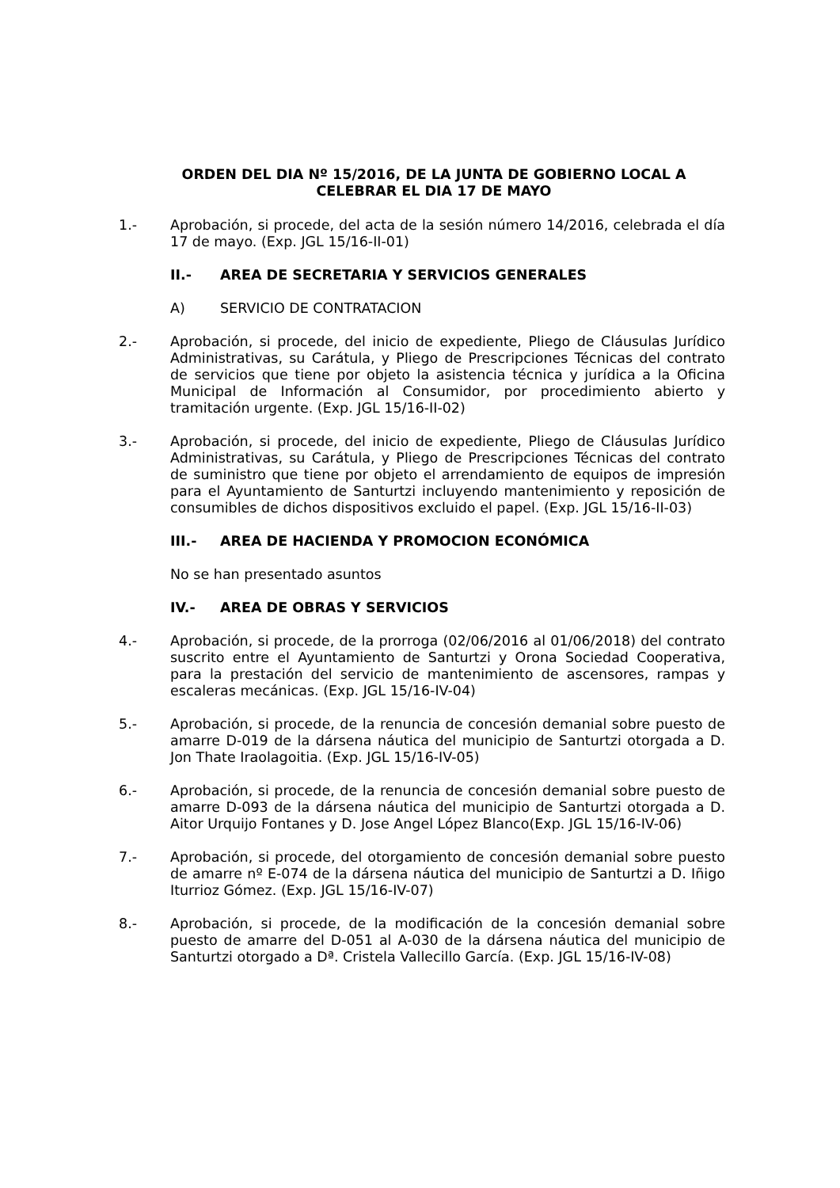ORDEN DEL DIA Nº 15/2016, DE LA JUNTA DE GOBIERNO LOCAL A CELEBRAR EL DIA 17 DE MAYO
1.- Aprobación, si procede, del acta de la sesión número 14/2016, celebrada el día 17 de mayo. (Exp. JGL 15/16-II-01)
II.- AREA DE SECRETARIA Y SERVICIOS GENERALES
A) SERVICIO DE CONTRATACION
2.- Aprobación, si procede, del inicio de expediente, Pliego de Cláusulas Jurídico Administrativas, su Carátula, y Pliego de Prescripciones Técnicas del contrato de servicios que tiene por objeto la asistencia técnica y jurídica a la Oficina Municipal de Información al Consumidor, por procedimiento abierto y tramitación urgente. (Exp. JGL 15/16-II-02)
3.- Aprobación, si procede, del inicio de expediente, Pliego de Cláusulas Jurídico Administrativas, su Carátula, y Pliego de Prescripciones Técnicas del contrato de suministro que tiene por objeto el arrendamiento de equipos de impresión para el Ayuntamiento de Santurtzi incluyendo mantenimiento y reposición de consumibles de dichos dispositivos excluido el papel. (Exp. JGL 15/16-II-03)
III.- AREA DE HACIENDA Y PROMOCION ECONÓMICA
No se han presentado asuntos
IV.- AREA DE OBRAS Y SERVICIOS
4.- Aprobación, si procede, de la prorroga (02/06/2016 al 01/06/2018) del contrato suscrito entre el Ayuntamiento de Santurtzi y Orona Sociedad Cooperativa, para la prestación del servicio de mantenimiento de ascensores, rampas y escaleras mecánicas. (Exp. JGL 15/16-IV-04)
5.- Aprobación, si procede, de la renuncia de concesión demanial sobre puesto de amarre D-019 de la dársena náutica del municipio de Santurtzi otorgada a D. Jon Thate Iraolagoitia. (Exp. JGL 15/16-IV-05)
6.- Aprobación, si procede, de la renuncia de concesión demanial sobre puesto de amarre D-093 de la dársena náutica del municipio de Santurtzi otorgada a D. Aitor Urquijo Fontanes y D. Jose Angel López Blanco(Exp. JGL 15/16-IV-06)
7.- Aprobación, si procede, del otorgamiento de concesión demanial sobre puesto de amarre nº E-074 de la dársena náutica del municipio de Santurtzi a D. Iñigo Iturrioz Gómez. (Exp. JGL 15/16-IV-07)
8.- Aprobación, si procede, de la modificación de la concesión demanial sobre puesto de amarre del D-051 al A-030 de la dársena náutica del municipio de Santurtzi otorgado a Dª. Cristela Vallecillo García. (Exp. JGL 15/16-IV-08)